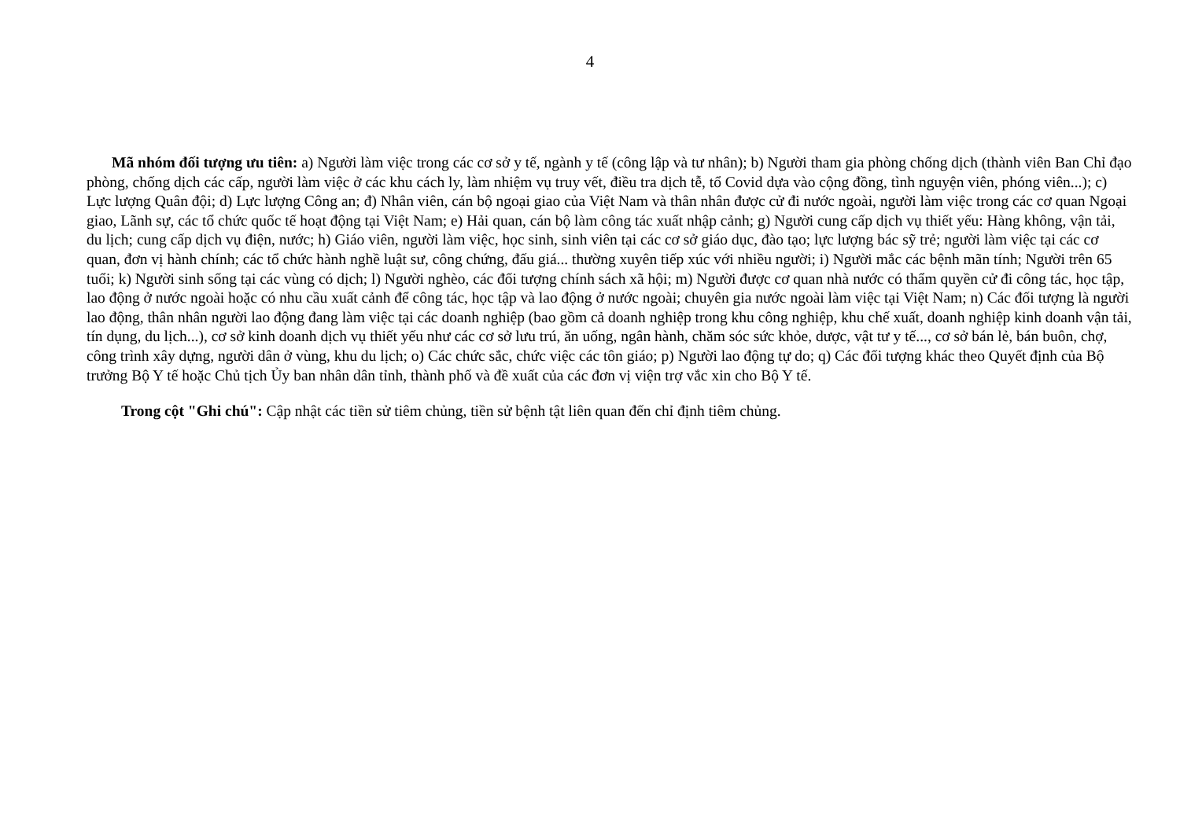4
Mã nhóm đối tượng ưu tiên: a) Người làm việc trong các cơ sở y tế, ngành y tế (công lập và tư nhân); b) Người tham gia phòng chống dịch (thành viên Ban Chỉ đạo phòng, chống dịch các cấp, người làm việc ở các khu cách ly, làm nhiệm vụ truy vết, điều tra dịch tễ, tổ Covid dựa vào cộng đồng, tình nguyện viên, phóng viên...); c) Lực lượng Quân đội; d) Lực lượng Công an; đ) Nhân viên, cán bộ ngoại giao của Việt Nam và thân nhân được cử đi nước ngoài, người làm việc trong các cơ quan Ngoại giao, Lãnh sự, các tổ chức quốc tế hoạt động tại Việt Nam; e) Hải quan, cán bộ làm công tác xuất nhập cảnh; g) Người cung cấp dịch vụ thiết yếu: Hàng không, vận tải, du lịch; cung cấp dịch vụ điện, nước; h) Giáo viên, người làm việc, học sinh, sinh viên tại các cơ sở giáo dục, đào tạo; lực lượng bác sỹ trẻ; người làm việc tại các cơ quan, đơn vị hành chính; các tổ chức hành nghề luật sư, công chứng, đấu giá... thường xuyên tiếp xúc với nhiều người; i) Người mắc các bệnh mãn tính; Người trên 65 tuổi; k) Người sinh sống tại các vùng có dịch; l) Người nghèo, các đối tượng chính sách xã hội; m) Người được cơ quan nhà nước có thẩm quyền cử đi công tác, học tập, lao động ở nước ngoài hoặc có nhu cầu xuất cảnh để công tác, học tập và lao động ở nước ngoài; chuyên gia nước ngoài làm việc tại Việt Nam; n) Các đối tượng là người lao động, thân nhân người lao động đang làm việc tại các doanh nghiệp (bao gồm cả doanh nghiệp trong khu công nghiệp, khu chế xuất, doanh nghiệp kinh doanh vận tải, tín dụng, du lịch...), cơ sở kinh doanh dịch vụ thiết yếu như các cơ sở lưu trú, ăn uống, ngân hành, chăm sóc sức khỏe, dược, vật tư y tế..., cơ sở bán lẻ, bán buôn, chợ, công trình xây dựng, người dân ở vùng, khu du lịch; o) Các chức sắc, chức việc các tôn giáo; p) Người lao động tự do; q) Các đối tượng khác theo Quyết định của Bộ trưởng Bộ Y tế hoặc Chủ tịch Ủy ban nhân dân tỉnh, thành phố và đề xuất của các đơn vị viện trợ vắc xin cho Bộ Y tế.
Trong cột "Ghi chú": Cập nhật các tiền sử tiêm chủng, tiền sử bệnh tật liên quan đến chỉ định tiêm chủng.